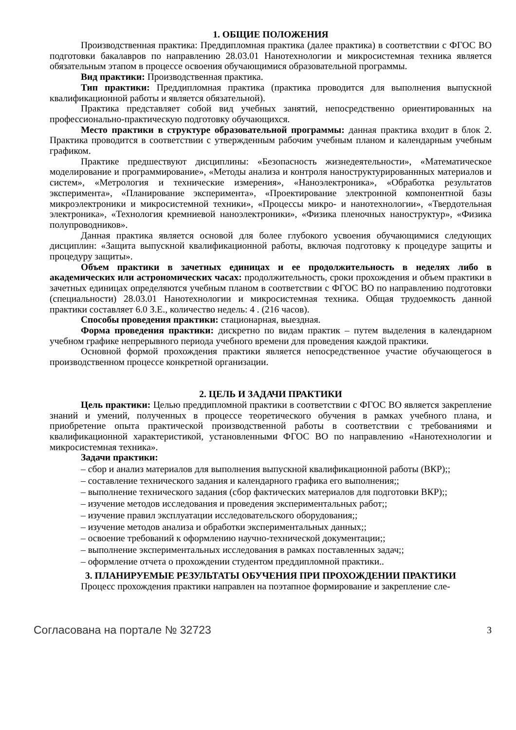1. ОБЩИЕ ПОЛОЖЕНИЯ
Производственная практика: Преддипломная практика (далее практика) в соответствии с ФГОС ВО подготовки бакалавров по направлению 28.03.01 Нанотехнологии и микросистемная техника является обязательным этапом в процессе освоения обучающимися образовательной программы.
Вид практики: Производственная практика.
Тип практики: Преддипломная практика (практика проводится для выполнения выпускной квалификационной работы и является обязательной).
Практика представляет собой вид учебных занятий, непосредственно ориентированных на профессионально-практическую подготовку обучающихся.
Место практики в структуре образовательной программы: данная практика входит в блок 2. Практика проводится в соответствии с утвержденным рабочим учебным планом и календарным учебным графиком.
Практике предшествуют дисциплины: «Безопасность жизнедеятельности», «Математическое моделирование и программирование», «Методы анализа и контроля наноструктурированнных материалов и систем», «Метрология и технические измерения», «Наноэлектроника», «Обработка результатов эксперимента», «Планирование эксперимента», «Проектирование электронной компонентной базы микроэлектроники и микросистемной техники», «Процессы микро- и нанотехнологии», «Твердотельная электроника», «Технология кремниевой наноэлектроники», «Физика пленочных наноструктур», «Физика полупроводников».
Данная практика является основой для более глубокого усвоения обучающимися следующих дисциплин: «Защита выпускной квалификационной работы, включая подготовку к процедуре защиты и процедуру защиты».
Объем практики в зачетных единицах и ее продолжительность в неделях либо в академических или астрономических часах: продолжительность, сроки прохождения и объем практики в зачетных единицах определяются учебным планом в соответствии с ФГОС ВО по направлению подготовки (специальности) 28.03.01 Нанотехнологии и микросистемная техника. Общая трудоемкость данной практики составляет 6.0 З.Е., количество недель: 4 . (216 часов).
Способы проведения практики: стационарная, выездная.
Форма проведения практики: дискретно по видам практик – путем выделения в календарном учебном графике непрерывного периода учебного времени для проведения каждой практики.
Основной формой прохождения практики является непосредственное участие обучающегося в производственном процессе конкретной организации.
2. ЦЕЛЬ И ЗАДАЧИ ПРАКТИКИ
Цель практики: Целью преддипломной практики в соответствии с ФГОС ВО является закрепление знаний и умений, полученных в процессе теоретического обучения в рамках учебного плана, и приобретение опыта практической производственной работы в соответствии с требованиями и квалификационной характеристикой, установленными ФГОС ВО по направлению «Нанотехнологии и микросистемная техника».
Задачи практики:
– сбор и анализ материалов для выполнения выпускной квалификационной работы (ВКР);;
– составление технического задания и календарного графика его выполнения;;
– выполнение технического задания (сбор фактических материалов для подготовки ВКР);;
– изучение методов исследования и проведения экспериментальных работ;;
– изучение правил эксплуатации исследовательского оборудования;;
– изучение методов анализа и обработки экспериментальных данных;;
– освоение требований к оформлению научно-технической документации;;
– выполнение экспериментальных исследования в рамках поставленных задач;;
– оформление отчета о прохождении студентом преддипломной практики..
3. ПЛАНИРУЕМЫЕ РЕЗУЛЬТАТЫ ОБУЧЕНИЯ ПРИ ПРОХОЖДЕНИИ ПРАКТИКИ
Процесс прохождения практики направлен на поэтапное формирование и закрепление сле-
Согласована на портале № 32723 3